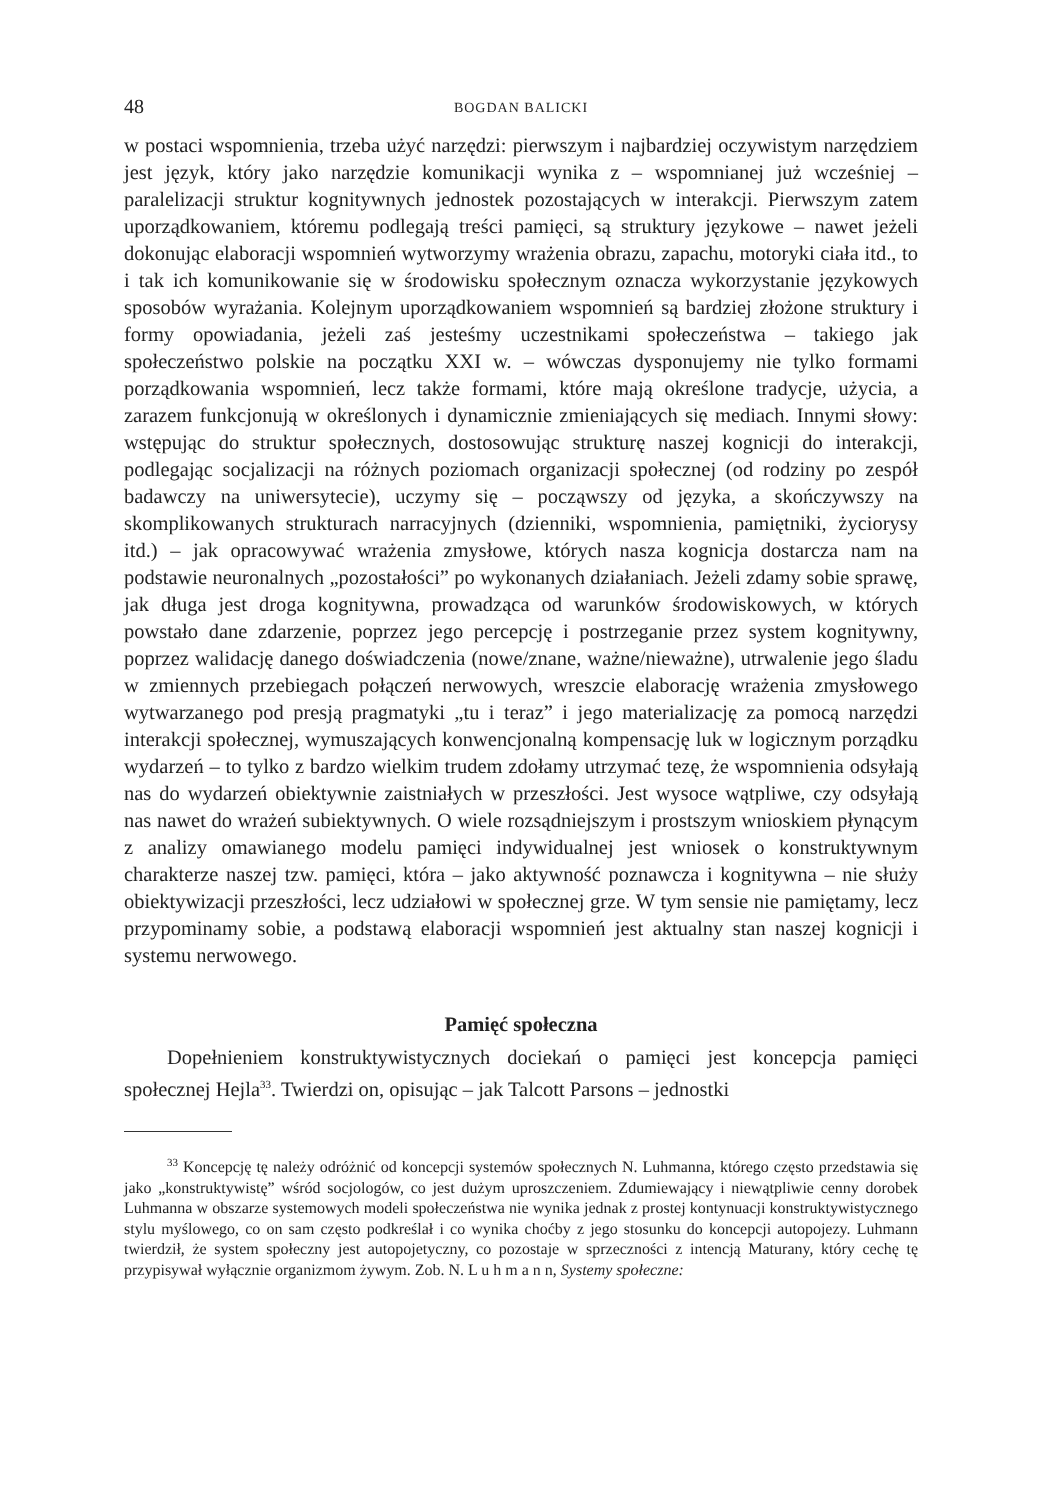48 BOGDAN BALICKI
w postaci wspomnienia, trzeba użyć narzędzi: pierwszym i najbardziej oczywistym narzędziem jest język, który jako narzędzie komunikacji wynika z – wspomnianej już wcześniej – paralelizacji struktur kognitywnych jednostek pozostających w interakcji. Pierwszym zatem uporządkowaniem, któremu podlegają treści pamięci, są struktury językowe – nawet jeżeli dokonując elaboracji wspomnień wytworzymy wrażenia obrazu, zapachu, motoryki ciała itd., to i tak ich komunikowanie się w środowisku społecznym oznacza wykorzystanie językowych sposobów wyrażania. Kolejnym uporządkowaniem wspomnień są bardziej złożone struktury i formy opowiadania, jeżeli zaś jesteśmy uczestnikami społeczeństwa – takiego jak społeczeństwo polskie na początku XXI w. – wówczas dysponujemy nie tylko formami porządkowania wspomnień, lecz także formami, które mają określone tradycje, użycia, a zarazem funkcjonują w określonych i dynamicznie zmieniających się mediach. Innymi słowy: wstępując do struktur społecznych, dostosowując strukturę naszej kognicji do interakcji, podlegając socjalizacji na różnych poziomach organizacji społecznej (od rodziny po zespół badawczy na uniwersytecie), uczymy się – począwszy od języka, a skończywszy na skomplikowanych strukturach narracyjnych (dzienniki, wspomnienia, pamiętniki, życiorysy itd.) – jak opracowywać wrażenia zmysłowe, których nasza kognicja dostarcza nam na podstawie neuronalnych „pozostałości” po wykonanych działaniach. Jeżeli zdamy sobie sprawę, jak długa jest droga kognitywna, prowadząca od warunków środowiskowych, w których powstało dane zdarzenie, poprzez jego percepcję i postrzeganie przez system kognitywny, poprzez walidację danego doświadczenia (nowe/znane, ważne/nieważne), utrwalenie jego śladu w zmiennych przebiegach połączeń nerwowych, wreszcie elaborację wrażenia zmysłowego wytwarzanego pod presją pragmatyki „tu i teraz” i jego materializację za pomocą narzędzi interakcji społecznej, wymuszających konwencjonalną kompensację luk w logicznym porządku wydarzeń – to tylko z bardzo wielkim trudem zdołamy utrzymać tezę, że wspomnienia odsyłają nas do wydarzeń obiektywnie zaistniałych w przeszłości. Jest wysoce wątpliwe, czy odsyłają nas nawet do wrażeń subiektywnych. O wiele rozsądniejszym i prostszym wnioskiem płynącym z analizy omawianego modelu pamięci indywidualnej jest wniosek o konstruktywnym charakterze naszej tzw. pamięci, która – jako aktywność poznawcza i kognitywna – nie służy obiektywizacji przeszłości, lecz udziałowi w społecznej grze. W tym sensie nie pamiętamy, lecz przypominamy sobie, a podstawą elaboracji wspomnień jest aktualny stan naszej kognicji i systemu nerwowego.
Pamięć społeczna
Dopełnieniem konstruktywistycznych dociekań o pamięci jest koncepcja pamięci społecznej Hejla<sup>33</sup>. Twierdzi on, opisując – jak Talcott Parsons – jednostki
<sup>33</sup> Koncepcję tę należy odróżnić od koncepcji systemów społecznych N. Luhmanna, którego często przedstawia się jako „konstruktywistę” wśród socjologów, co jest dużym uproszczeniem. Zdumiewający i niewątpliwie cenny dorobek Luhmanna w obszarze systemowych modeli społeczeństwa nie wynika jednak z prostej kontynuacji konstruktywistycznego stylu myślowego, co on sam często podkreślał i co wynika choćby z jego stosunku do koncepcji autopojezy. Luhmann twierdził, że system społeczny jest autopojetyczny, co pozostaje w sprzeczności z intencją Maturany, który cechę tę przypisywał wyłącznie organizmom żywym. Zob. N. L u h m a n n, Systemy społeczne: